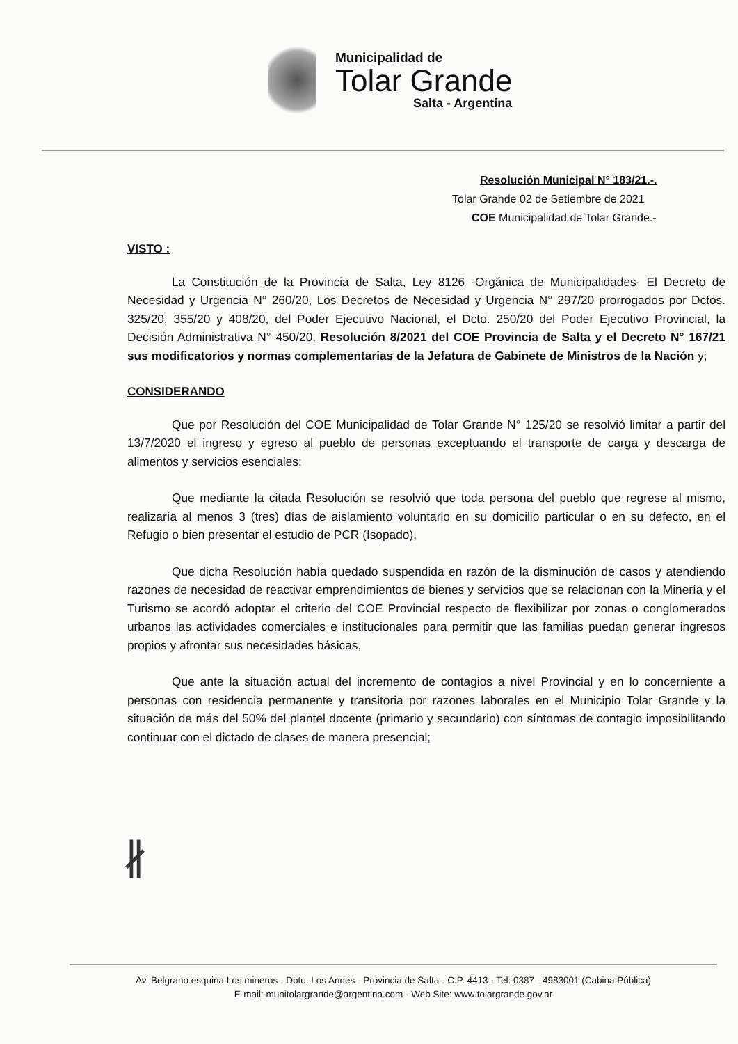Municipalidad de
Tolar Grande
Salta - Argentina
Resolución Municipal N° 183/21.-.
Tolar Grande 02 de Setiembre de 2021
COE Municipalidad de Tolar Grande.-
VISTO :
La Constitución de la Provincia de Salta, Ley 8126 -Orgánica de Municipalidades- El Decreto de Necesidad y Urgencia N° 260/20, Los Decretos de Necesidad y Urgencia N° 297/20 prorrogados por Dctos. 325/20; 355/20 y 408/20, del Poder Ejecutivo Nacional, el Dcto. 250/20 del Poder Ejecutivo Provincial, la Decisión Administrativa N° 450/20, Resolución 8/2021 del COE Provincia de Salta y el Decreto N° 167/21 sus modificatorios y normas complementarias de la Jefatura de Gabinete de Ministros de la Nación y;
CONSIDERANDO
Que por Resolución del COE Municipalidad de Tolar Grande N° 125/20 se resolvió limitar a partir del 13/7/2020 el ingreso y egreso al pueblo de personas exceptuando el transporte de carga y descarga de alimentos y servicios esenciales;
Que mediante la citada Resolución se resolvió que toda persona del pueblo que regrese al mismo, realizaría al menos 3 (tres) días de aislamiento voluntario en su domicilio particular o en su defecto, en el Refugio o bien presentar el estudio de PCR (Isopado),
Que dicha Resolución había quedado suspendida en razón de la disminución de casos y atendiendo razones de necesidad de reactivar emprendimientos de bienes y servicios que se relacionan con la Minería y el Turismo se acordó adoptar el criterio del COE Provincial respecto de flexibilizar por zonas o conglomerados urbanos las actividades comerciales e institucionales para permitir que las familias puedan generar ingresos propios y afrontar sus necesidades básicas,
Que ante la situación actual del incremento de contagios a nivel Provincial y en lo concerniente a personas con residencia permanente y transitoria por razones laborales en el Municipio Tolar Grande y la situación de más del 50% del plantel docente (primario y secundario) con síntomas de contagio imposibilitando continuar con el dictado de clases de manera presencial;
∦
Av. Belgrano esquina Los mineros - Dpto. Los Andes - Provincia de Salta - C.P. 4413 - Tel: 0387 - 4983001 (Cabina Pública)
E-mail: munitolargrande@argentina.com - Web Site: www.tolargrande.gov.ar